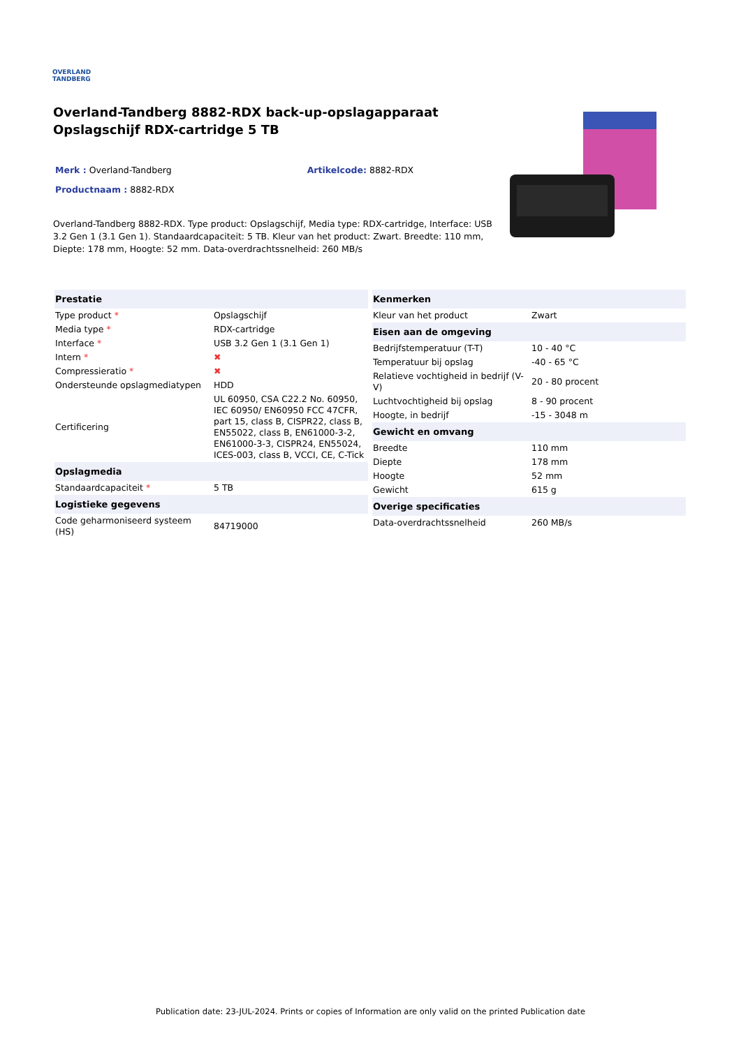OVERLAND
TANDBERG
Overland-Tandberg 8882-RDX back-up-opslagapparaat Opslagschijf RDX-cartridge 5 TB
Merk : Overland-Tandberg Artikelcode: 8882-RDX
Productnaam : 8882-RDX
Overland-Tandberg 8882-RDX. Type product: Opslagschijf, Media type: RDX-cartridge, Interface: USB 3.2 Gen 1 (3.1 Gen 1). Standaardcapaciteit: 5 TB. Kleur van het product: Zwart. Breedte: 110 mm, Diepte: 178 mm, Hoogte: 52 mm. Data-overdrachtssnelheid: 260 MB/s
| Prestatie | |
| --- | --- |
| Type product * | Opslagschijf |
| Media type * | RDX-cartridge |
| Interface * | USB 3.2 Gen 1 (3.1 Gen 1) |
| Intern * | ✖ |
| Compressieratio * | ✖ |
| Ondersteunde opslagmediatypen | HDD |
| Certificering | UL 60950, CSA C22.2 No. 60950, IEC 60950/ EN60950 FCC 47CFR, part 15, class B, CISPR22, class B, EN55022, class B, EN61000-3-2, EN61000-3-3, CISPR24, EN55024, ICES-003, class B, VCCI, CE, C-Tick |
| Opslagmedia | |
| Standaardcapaciteit * | 5 TB |
| Logistieke gegevens | |
| Code geharmoniseerd systeem (HS) | 84719000 |
| Kenmerken | |
| --- | --- |
| Kleur van het product | Zwart |
| Eisen aan de omgeving | |
| Bedrijfstemperatuur (T-T) | 10 - 40 °C |
| Temperatuur bij opslag | -40 - 65 °C |
| Relatieve vochtigheid in bedrijf (V-V) | 20 - 80 procent |
| Luchtvochtigheid bij opslag | 8 - 90 procent |
| Hoogte, in bedrijf | -15 - 3048 m |
| Gewicht en omvang | |
| Breedte | 110 mm |
| Diepte | 178 mm |
| Hoogte | 52 mm |
| Gewicht | 615 g |
| Overige specificaties | |
| Data-overdrachtssnelheid | 260 MB/s |
Publication date: 23-JUL-2024. Prints or copies of Information are only valid on the printed Publication date